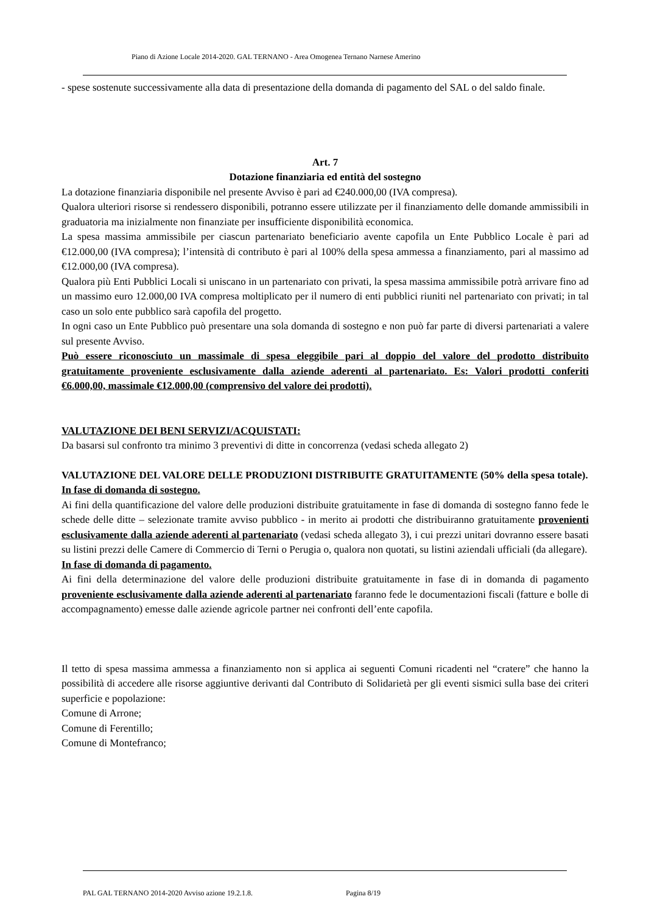Piano di Azione Locale 2014-2020. GAL TERNANO - Area Omogenea Ternano Narnese Amerino
- spese sostenute successivamente alla data di presentazione della domanda di pagamento del SAL o del saldo finale.
Art. 7
Dotazione finanziaria ed entità del sostegno
La dotazione finanziaria disponibile nel presente Avviso è pari ad €240.000,00 (IVA compresa).
Qualora ulteriori risorse si rendessero disponibili, potranno essere utilizzate per il finanziamento delle domande ammissibili in graduatoria ma inizialmente non finanziate per insufficiente disponibilità economica.
La spesa massima ammissibile per ciascun partenariato beneficiario avente capofila un Ente Pubblico Locale è pari ad €12.000,00 (IVA compresa); l’intensità di contributo è pari al 100% della spesa ammessa a finanziamento, pari al massimo ad €12.000,00 (IVA compresa).
Qualora più Enti Pubblici Locali si uniscano in un partenariato con privati, la spesa massima ammissibile potrà arrivare fino ad un massimo euro 12.000,00 IVA compresa moltiplicato per il numero di enti pubblici riuniti nel partenariato con privati; in tal caso un solo ente pubblico sarà capofila del progetto.
In ogni caso un Ente Pubblico può presentare una sola domanda di sostegno e non può far parte di diversi partenariati a valere sul presente Avviso.
Può essere riconosciuto un massimale di spesa eleggibile pari al doppio del valore del prodotto distribuito gratuitamente proveniente esclusivamente dalla aziende aderenti al partenariato. Es: Valori prodotti conferiti €6.000,00, massimale €12.000,00 (comprensivo del valore dei prodotti).
VALUTAZIONE DEI BENI SERVIZI/ACQUISTATI:
Da basarsi sul confronto tra minimo 3 preventivi di ditte in concorrenza (vedasi scheda allegato 2)
VALUTAZIONE DEL VALORE DELLE PRODUZIONI DISTRIBUITE GRATUITAMENTE (50% della spesa totale).
In fase di domanda di sostegno.
Ai fini della quantificazione del valore delle produzioni distribuite gratuitamente in fase di domanda di sostegno fanno fede le schede delle ditte – selezionate tramite avviso pubblico - in merito ai prodotti che distribuiranno gratuitamente provenienti esclusivamente dalla aziende aderenti al partenariato (vedasi scheda allegato 3), i cui prezzi unitari dovranno essere basati su listini prezzi delle Camere di Commercio di Terni o Perugia o, qualora non quotati, su listini aziendali ufficiali (da allegare).
In fase di domanda di pagamento.
Ai fini della determinazione del valore delle produzioni distribuite gratuitamente in fase di in domanda di pagamento proveniente esclusivamente dalla aziende aderenti al partenariato faranno fede le documentazioni fiscali (fatture e bolle di accompagnamento) emesse dalle aziende agricole partner nei confronti dell’ente capofila.
Il tetto di spesa massima ammessa a finanziamento non si applica ai seguenti Comuni ricadenti nel “cratere” che hanno la possibilità di accedere alle risorse aggiuntive derivanti dal Contributo di Solidarietà per gli eventi sismici sulla base dei criteri superficie e popolazione:
Comune di Arrone;
Comune di Ferentillo;
Comune di Montefranco;
PAL GAL TERNANO 2014-2020 Avviso azione 19.2.1.8. Pagina 8/19